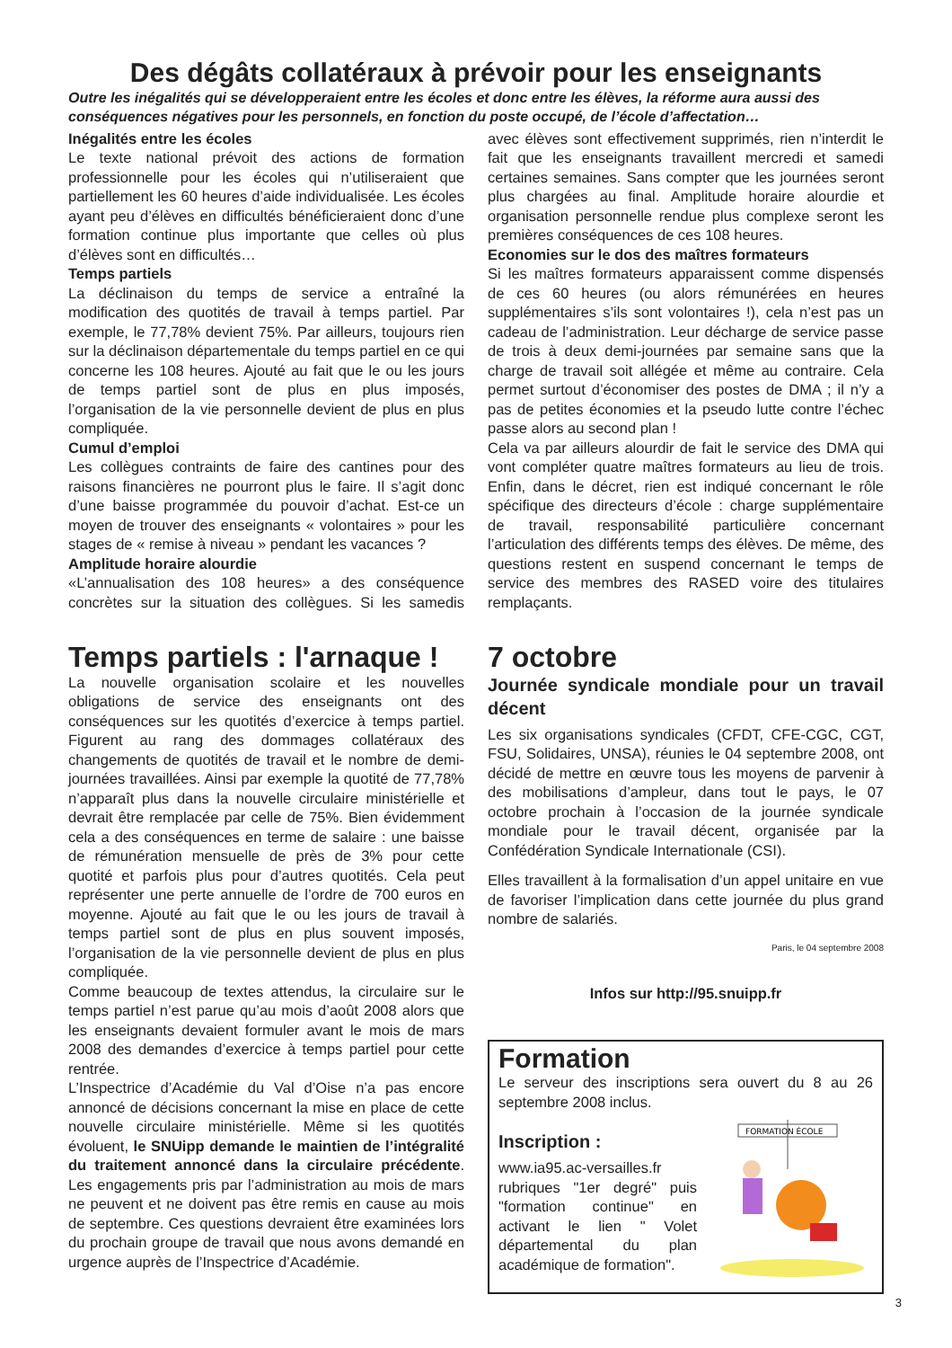Des dégâts collatéraux à prévoir pour les enseignants
Outre les inégalités qui se développeraient entre les écoles et donc entre les élèves, la réforme aura aussi des conséquences négatives pour les personnels, en fonction du poste occupé, de l’école d’affectation…
Inégalités entre les écoles
Le texte national prévoit des actions de formation professionnelle pour les écoles qui n’utiliseraient que partiellement les 60 heures d’aide individualisée. Les écoles ayant peu d’élèves en difficultés bénéficieraient donc d’une formation continue plus importante que celles où plus d’élèves sont en difficultés…
Temps partiels
La déclinaison du temps de service a entraîné la modification des quotités de travail à temps partiel. Par exemple, le 77,78% devient 75%. Par ailleurs, toujours rien sur la déclinaison départementale du temps partiel en ce qui concerne les 108 heures. Ajouté au fait que le ou les jours de temps partiel sont de plus en plus imposés, l’organisation de la vie personnelle devient de plus en plus compliquée.
Cumul d’emploi
Les collègues contraints de faire des cantines pour des raisons financières ne pourront plus le faire. Il s’agit donc d’une baisse programmée du pouvoir d’achat. Est-ce un moyen de trouver des enseignants « volontaires » pour les stages de « remise à niveau » pendant les vacances ?
Amplitude horaire alourdie
«L’annualisation des 108 heures» a des conséquence concrètes sur la situation des collègues. Si les samedis avec élèves sont effectivement supprimés, rien n’interdit le fait que les enseignants travaillent mercredi et samedi certaines semaines. Sans compter que les journées seront plus chargées au final. Amplitude horaire alourdie et organisation personnelle rendue plus complexe seront les premières conséquences de ces 108 heures.
Economies sur le dos des maîtres formateurs
Si les maîtres formateurs apparaissent comme dispensés de ces 60 heures (ou alors rémunérées en heures supplémentaires s’ils sont volontaires !), cela n’est pas un cadeau de l’administration. Leur décharge de service passe de trois à deux demi-journées par semaine sans que la charge de travail soit allégée et même au contraire. Cela permet surtout d’économiser des postes de DMA ; il n’y a pas de petites économies et la pseudo lutte contre l’échec passe alors au second plan !
Cela va par ailleurs alourdir de fait le service des DMA qui vont compléter quatre maîtres formateurs au lieu de trois. Enfin, dans le décret, rien est indiqué concernant le rôle spécifique des directeurs d’école : charge supplémentaire de travail, responsabilité particulière concernant l’articulation des différents temps des élèves. De même, des questions restent en suspend concernant le temps de service des membres des RASED voire des titulaires remplaçants.
Temps partiels : l'arnaque !
La nouvelle organisation scolaire et les nouvelles obligations de service des enseignants ont des conséquences sur les quotités d’exercice à temps partiel. Figurent au rang des dommages collatéraux des changements de quotités de travail et le nombre de demi-journées travaillées. Ainsi par exemple la quotité de 77,78% n’apparaît plus dans la nouvelle circulaire ministérielle et devrait être remplacée par celle de 75%. Bien évidemment cela a des conséquences en terme de salaire : une baisse de rémunération mensuelle de près de 3% pour cette quotité et parfois plus pour d’autres quotités. Cela peut représenter une perte annuelle de l’ordre de 700 euros en moyenne. Ajouté au fait que le ou les jours de travail à temps partiel sont de plus en plus souvent imposés, l’organisation de la vie personnelle devient de plus en plus compliquée.
Comme beaucoup de textes attendus, la circulaire sur le temps partiel n’est parue qu’au mois d’août 2008 alors que les enseignants devaient formuler avant le mois de mars 2008 des demandes d’exercice à temps partiel pour cette rentrée.
L’Inspectrice d’Académie du Val d’Oise n’a pas encore annoncé de décisions concernant la mise en place de cette nouvelle circulaire ministérielle. Même si les quotités évoluent, le SNUipp demande le maintien de l’intégralité du traitement annoncé dans la circulaire précédente. Les engagements pris par l’administration au mois de mars ne peuvent et ne doivent pas être remis en cause au mois de septembre. Ces questions devraient être examinées lors du prochain groupe de travail que nous avons demandé en urgence auprès de l’Inspectrice d’Académie.
7 octobre
Journée syndicale mondiale pour un travail décent
Les six organisations syndicales (CFDT, CFE-CGC, CGT, FSU, Solidaires, UNSA), réunies le 04 septembre 2008, ont décidé de mettre en œuvre tous les moyens de parvenir à des mobilisations d’ampleur, dans tout le pays, le 07 octobre prochain à l’occasion de la journée syndicale mondiale pour le travail décent, organisée par la Confédération Syndicale Internationale (CSI).
Elles travaillent à la formalisation d’un appel unitaire en vue de favoriser l’implication dans cette journée du plus grand nombre de salariés.
Paris, le 04 septembre 2008
Infos sur http://95.snuipp.fr
Formation
Le serveur des inscriptions sera ouvert du 8 au 26 septembre 2008 inclus.
FORMATION ÉCOLE
Inscription :
www.ia95.ac-versailles.fr rubriques "1er degré" puis "formation continue" en activant le lien " Volet départemental du plan académique de formation".
3